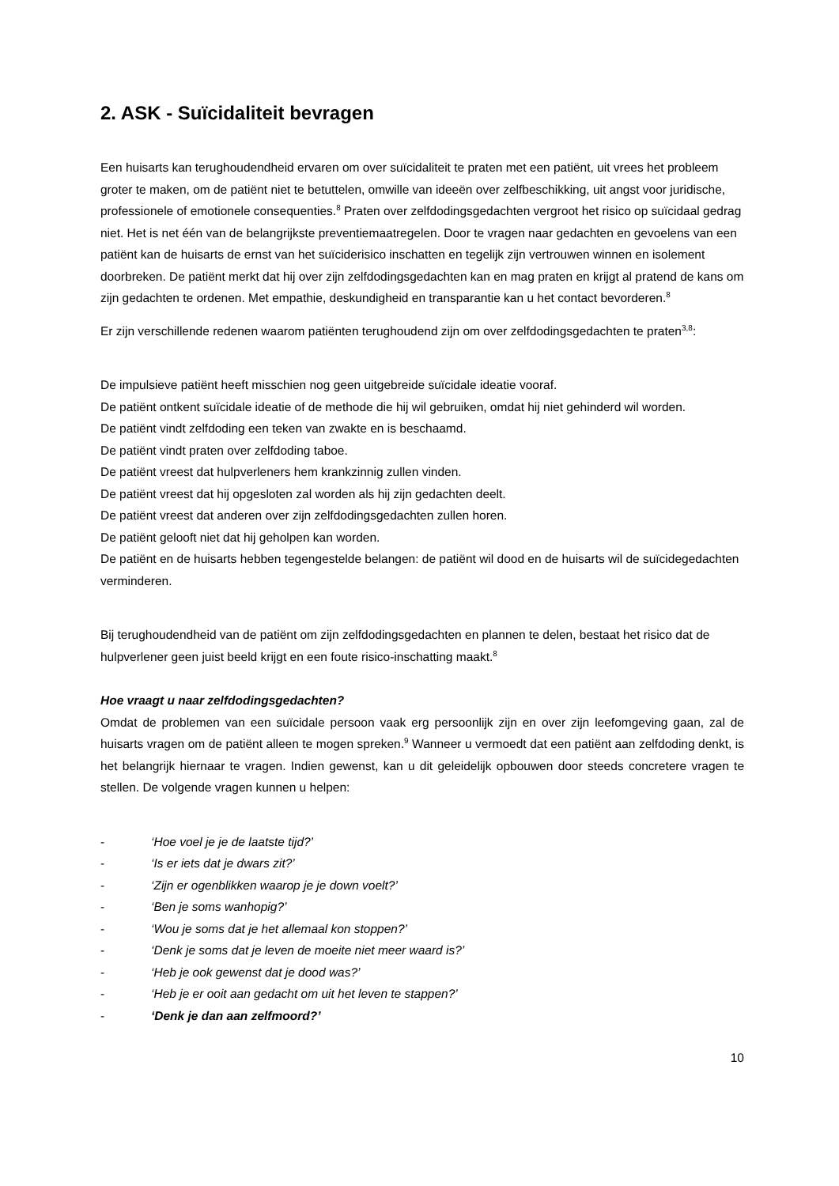2. ASK - Suïcidaliteit bevragen
Een huisarts kan terughoudendheid ervaren om over suïcidaliteit te praten met een patiënt, uit vrees het probleem groter te maken, om de patiënt niet te betuttelen, omwille van ideeën over zelfbeschikking, uit angst voor juridische, professionele of emotionele consequenties.<sup>8</sup> Praten over zelfdodingsgedachten vergroot het risico op suïcidaal gedrag niet. Het is net één van de belangrijkste preventiemaatregelen. Door te vragen naar gedachten en gevoelens van een patiënt kan de huisarts de ernst van het suïciderisico inschatten en tegelijk zijn vertrouwen winnen en isolement doorbreken. De patiënt merkt dat hij over zijn zelfdodingsgedachten kan en mag praten en krijgt al pratend de kans om zijn gedachten te ordenen. Met empathie, deskundigheid en transparantie kan u het contact bevorderen.<sup>8</sup>
Er zijn verschillende redenen waarom patiënten terughoudend zijn om over zelfdodingsgedachten te praten<sup>3,8</sup>:
De impulsieve patiënt heeft misschien nog geen uitgebreide suïcidale ideatie vooraf.
De patiënt ontkent suïcidale ideatie of de methode die hij wil gebruiken, omdat hij niet gehinderd wil worden.
De patiënt vindt zelfdoding een teken van zwakte en is beschaamd.
De patiënt vindt praten over zelfdoding taboe.
De patiënt vreest dat hulpverleners hem krankzinnig zullen vinden.
De patiënt vreest dat hij opgesloten zal worden als hij zijn gedachten deelt.
De patiënt vreest dat anderen over zijn zelfdodingsgedachten zullen horen.
De patiënt gelooft niet dat hij geholpen kan worden.
De patiënt en de huisarts hebben tegengestelde belangen: de patiënt wil dood en de huisarts wil de suïcidegedachten verminderen.
Bij terughoudendheid van de patiënt om zijn zelfdodingsgedachten en plannen te delen, bestaat het risico dat de hulpverlener geen juist beeld krijgt en een foute risico-inschatting maakt.<sup>8</sup>
Hoe vraagt u naar zelfdodingsgedachten?
Omdat de problemen van een suïcidale persoon vaak erg persoonlijk zijn en over zijn leefomgeving gaan, zal de huisarts vragen om de patiënt alleen te mogen spreken.<sup>9</sup> Wanneer u vermoedt dat een patiënt aan zelfdoding denkt, is het belangrijk hiernaar te vragen. Indien gewenst, kan u dit geleidelijk opbouwen door steeds concretere vragen te stellen. De volgende vragen kunnen u helpen:
- ‘Hoe voel je je de laatste tijd?’
- ‘Is er iets dat je dwars zit?’
- ‘Zijn er ogenblikken waarop je je down voelt?’
- ‘Ben je soms wanhopig?’
- ‘Wou je soms dat je het allemaal kon stoppen?’
- ‘Denk je soms dat je leven de moeite niet meer waard is?’
- ‘Heb je ook gewenst dat je dood was?’
- ‘Heb je er ooit aan gedacht om uit het leven te stappen?’
- ‘Denk je dan aan zelfmoord?’
10